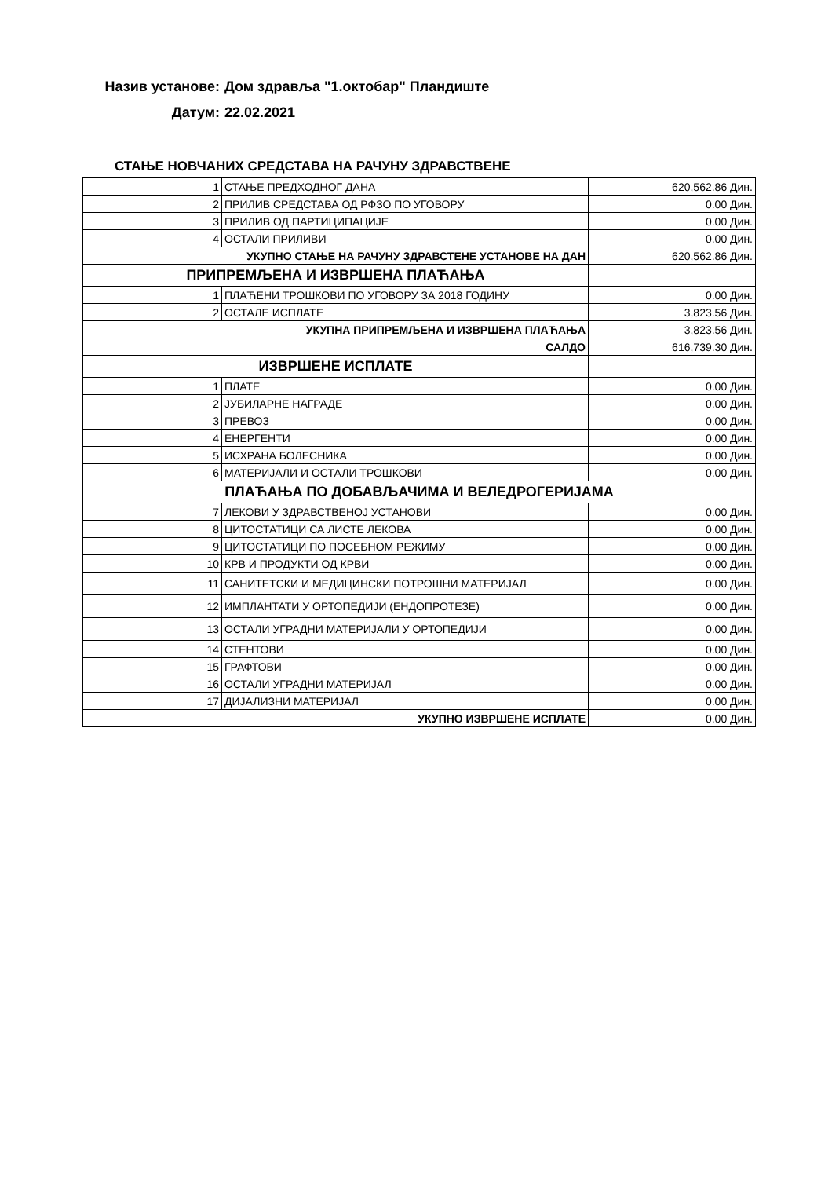Назив установе: Дом здравља "1.октобар" Пландиште
Датум: 22.02.2021
СТАЊЕ НОВЧАНИХ СРЕДСТАВА НА РАЧУНУ ЗДРАВСТВЕНЕ
| 1 | СТАЊЕ ПРЕДХОДНОГ ДАНА | 620,562.86 Дин. |
| 2 | ПРИЛИВ СРЕДСТАВА ОД РФЗО ПО УГОВОРУ | 0.00 Дин. |
| 3 | ПРИЛИВ ОД ПАРТИЦИПАЦИЈЕ | 0.00 Дин. |
| 4 | ОСТАЛИ ПРИЛИВИ | 0.00 Дин. |
| УКУПНО СТАЊЕ НА РАЧУНУ ЗДРАВСТЕНЕ УСТАНОВЕ НА ДАН | | 620,562.86 Дин. |
| ПРИПРЕМЉЕНА И ИЗВРШЕНА ПЛАЋАЊА | | |
| 1 | ПЛАЋЕНИ ТРОШКОВИ ПО УГОВОРУ ЗА 2018 ГОДИНУ | 0.00 Дин. |
| 2 | ОСТАЛЕ ИСПЛАТЕ | 3,823.56 Дин. |
| УКУПНА ПРИПРЕМЉЕНА И ИЗВРШЕНА ПЛАЋАЊА | | 3,823.56 Дин. |
| САЛДО | | 616,739.30 Дин. |
| ИЗВРШЕНЕ ИСПЛАТЕ | | |
| 1 | ПЛАТЕ | 0.00 Дин. |
| 2 | ЈУБИЛАРНЕ НАГРАДЕ | 0.00 Дин. |
| 3 | ПРЕВОЗ | 0.00 Дин. |
| 4 | ЕНЕРГЕНТИ | 0.00 Дин. |
| 5 | ИСХРАНА БОЛЕСНИКА | 0.00 Дин. |
| 6 | МАТЕРИЈАЛИ И ОСТАЛИ ТРОШКОВИ | 0.00 Дин. |
| ПЛАЋАЊА ПО ДОБАВЉАЧИМА И ВЕЛЕДРОГЕРИЈАМА | | |
| 7 | ЛЕКОВИ У ЗДРАВСТВЕНОЈ УСТАНОВИ | 0.00 Дин. |
| 8 | ЦИТОСТАТИЦИ СА ЛИСТЕ ЛЕКОВА | 0.00 Дин. |
| 9 | ЦИТОСТАТИЦИ ПО ПОСЕБНОМ РЕЖИМУ | 0.00 Дин. |
| 10 | КРВ И ПРОДУКТИ ОД КРВИ | 0.00 Дин. |
| 11 | САНИТЕТСКИ И МЕДИЦИНСКИ ПОТРОШНИ МАТЕРИЈАЛ | 0.00 Дин. |
| 12 | ИМПЛАНТАТИ У ОРТОПЕДИЈИ (ЕНДОПРОТЕЗЕ) | 0.00 Дин. |
| 13 | ОСТАЛИ УГРАДНИ МАТЕРИЈАЛИ У ОРТОПЕДИЈИ | 0.00 Дин. |
| 14 | СТЕНТОВИ | 0.00 Дин. |
| 15 | ГРАФТОВИ | 0.00 Дин. |
| 16 | ОСТАЛИ УГРАДНИ МАТЕРИЈАЛ | 0.00 Дин. |
| 17 | ДИЈАЛИЗНИ МАТЕРИЈАЛ | 0.00 Дин. |
| УКУПНО ИЗВРШЕНЕ ИСПЛАТЕ | | 0.00 Дин. |